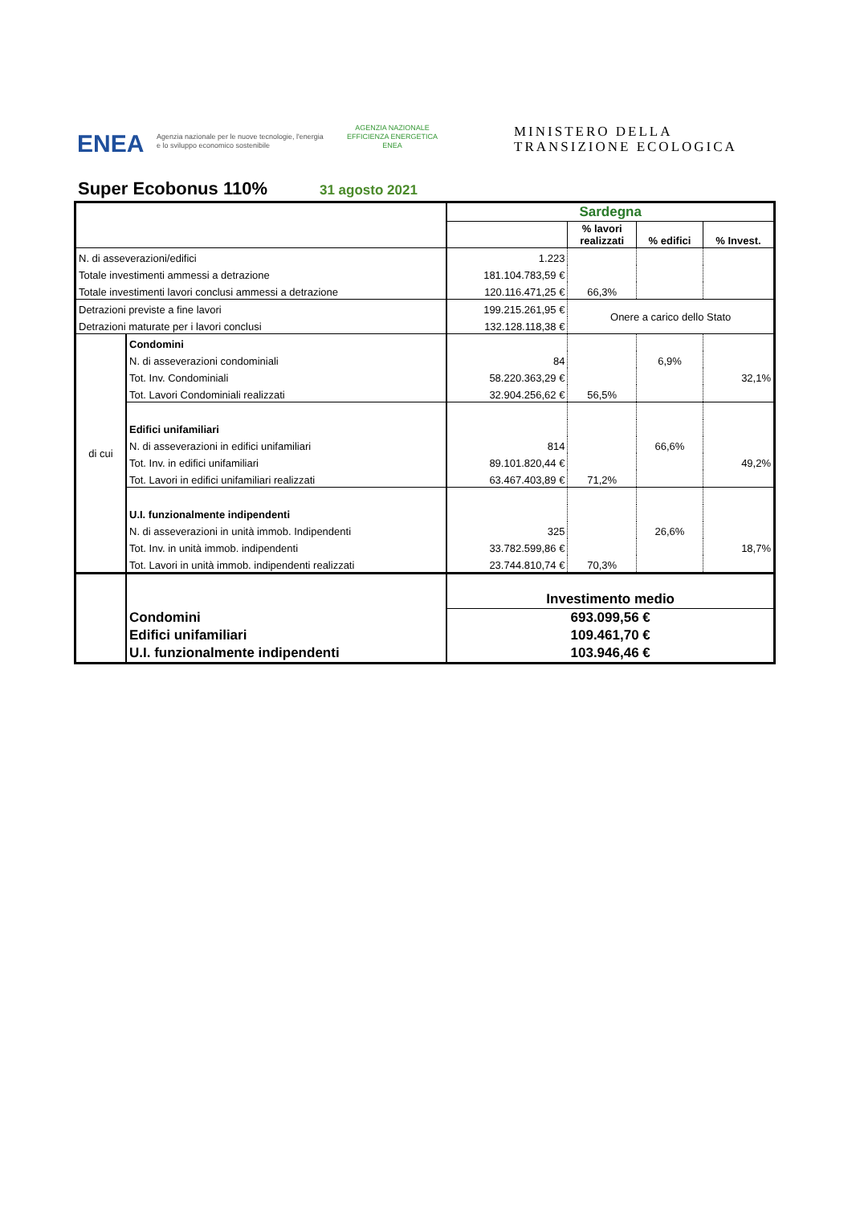ENEA
Agenzia nazionale per le nuove tecnologie, l'energia
e lo sviluppo economico sostenibile
AGENZIA NAZIONALE
EFFICIENZA ENERGETICA
ENEA
MINISTERO DELLA
TRANSIZIONE ECOLOGICA
Super Ecobonus 110% 31 agosto 2021
| | | Sardegna | | | |
| | | | % lavori realizzati | % edifici | % Invest. |
| N. di asseverazioni/edifici | | 1.223 | | | |
| Totale investimenti ammessi a detrazione | | 181.104.783,59 € | | | |
| Totale investimenti lavori conclusi ammessi a detrazione | | 120.116.471,25 € | 66,3% | | |
| Detrazioni previste a fine lavori | | 199.215.261,95 € | Onere a carico dello Stato | | |
| Detrazioni maturate per i lavori conclusi | | 132.128.118,38 € | | | |
| di cui | Condomini | | | | |
| | N. di asseverazioni condominiali | 84 | | 6,9% | |
| | Tot. Inv. Condominiali | 58.220.363,29 € | | | 32,1% |
| | Tot. Lavori Condominiali realizzati | 32.904.256,62 € | 56,5% | | |
| | Edifici unifamiliari | | | | |
| | N. di asseverazioni in edifici unifamiliari | 814 | | 66,6% | |
| | Tot. Inv. in edifici unifamiliari | 89.101.820,44 € | | | 49,2% |
| | Tot. Lavori in edifici unifamiliari realizzati | 63.467.403,89 € | 71,2% | | |
| | U.I. funzionalmente indipendenti | | | | |
| | N. di asseverazioni in unità immob. Indipendenti | 325 | | 26,6% | |
| | Tot. Inv. in unità immob. indipendenti | 33.782.599,86 € | | | 18,7% |
| | Tot. Lavori in unità immob. indipendenti realizzati | 23.744.810,74 € | 70,3% | | |
| | | Investimento medio | | | |
| | Condomini | 693.099,56 € | | | |
| | Edifici unifamiliari | 109.461,70 € | | | |
| | U.I. funzionalmente indipendenti | 103.946,46 € | | | |